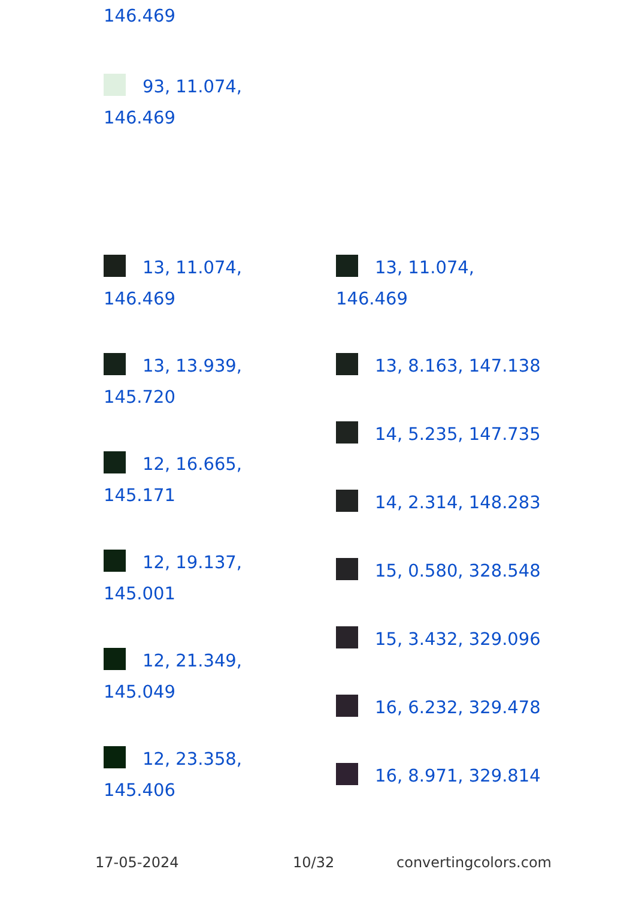146.469
93, 11.074, 146.469
13, 11.074, 146.469
13, 13.939, 145.720
12, 16.665, 145.171
12, 19.137, 145.001
12, 21.349, 145.049
12, 23.358, 145.406
13, 11.074, 146.469
13, 8.163, 147.138
14, 5.235, 147.735
14, 2.314, 148.283
15, 0.580, 328.548
15, 3.432, 329.096
16, 6.232, 329.478
16, 8.971, 329.814
17-05-2024 10/32 convertingcolors.com